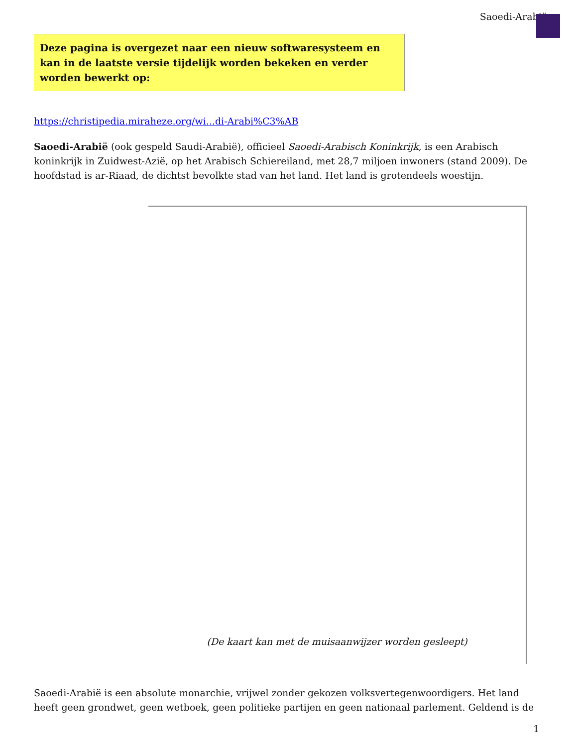Saoedi-Arabië
Deze pagina is overgezet naar een nieuw softwaresysteem en kan in de laatste versie tijdelijk worden bekeken en verder worden bewerkt op:
https://christipedia.miraheze.org/wi...di-Arabi%C3%AB
Saoedi-Arabië (ook gespeld Saudi-Arabië), officieel Saoedi-Arabisch Koninkrijk, is een Arabisch koninkrijk in Zuidwest-Azië, op het Arabisch Schiereiland, met 28,7 miljoen inwoners (stand 2009). De hoofdstad is ar-Riaad, de dichtst bevolkte stad van het land. Het land is grotendeels woestijn.
(De kaart kan met de muisaanwijzer worden gesleept)
Saoedi-Arabië is een absolute monarchie, vrijwel zonder gekozen volksvertegenwoordigers. Het land heeft geen grondwet, geen wetboek, geen politieke partijen en geen nationaal parlement. Geldend is de
1